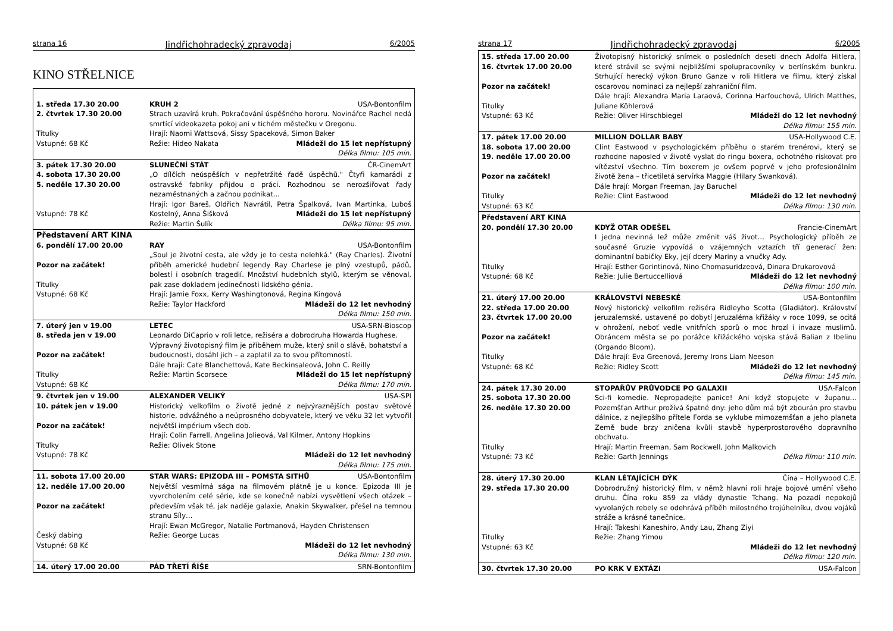strana 16 Jindřichohradecký zpravodaj 6/2005
KINO STŘELNICE
| 1. středa 17.30 20.00 2. čtvrtek 17.30 20.00 Titulky Vstupné: 68 Kč | KRUH 2 USA-Bontonfilm Strach uzavírá kruh. Pokračování úspěšného hororu. Novinářce Rachel nedá smrtící videokazeta pokoj ani v tichém městečku v Oregonu. Hrají: Naomi Wattsová, Sissy Spaceková, Simon Baker Režie: Hideo Nakata Mládeži do 15 let nepřístupný Délka filmu: 105 min. |
| 3. pátek 17.30 20.00 4. sobota 17.30 20.00 5. neděle 17.30 20.00 Vstupné: 78 Kč | SLUNEČNÍ STÁT ČR-CinemArt „O dílčích neúspěších v nepřetržité řadě úspěchů." Čtyři kamarádi z ostravské fabriky přijdou o práci. Rozhodnou se nerozšiřovat řady nezaměstnaných a začnou podnikat… Hrají: Igor Bareš, Oldřich Navrátil, Petra Špalková, Ivan Martinka, Luboš Kostelný, Anna Šišková Mládeži do 15 let nepřístupný Režie: Martin Šulík Délka filmu: 95 min. |
| Představení ART KINA 6. pondělí 17.00 20.00 Pozor na začátek! Titulky Vstupné: 68 Kč | RAY USA-Bontonfilm „Soul je životní cesta, ale vždy je to cesta nelehká." (Ray Charles). Životní příběh americké hudební legendy Ray Charlese je plný vzestupů, pádů, bolestí i osobních tragedií. Množství hudebních stylů, kterým se věnoval, pak zase dokladem jedinečnosti lidského génia. Hrají: Jamie Foxx, Kerry Washingtonová, Regina Kingová Režie: Taylor Hackford Mládeži do 12 let nevhodný Délka filmu: 150 min. |
| 7. úterý jen v 19.00 8. středa jen v 19.00 Pozor na začátek! Titulky Vstupné: 68 Kč | LETEC USA-SRN-Bioscop Leonardo DiCaprio v roli letce, režiséra a dobrodruha Howarda Hughese. Výpravný životopisný film je příběhem muže, který snil o slávě, bohatství a budoucnosti, dosáhl jich – a zaplatil za to svou přítomností. Dále hrají: Cate Blanchettová, Kate Beckinsaleová, John C. Reilly Režie: Martin Scorsece Mládeži do 15 let nepřístupný Délka filmu: 170 min. |
| 9. čtvrtek jen v 19.00 10. pátek jen v 19.00 Pozor na začátek! Titulky Vstupné: 78 Kč | ALEXANDER VELIKÝ USA-SPI Historický velkofilm o životě jedné z nejvýraznějších postav světové historie, odvážného a neúprosného dobyvatele, který ve věku 32 let vytvořil největší impérium všech dob. Hrají: Colin Farrell, Angelina Jolieová, Val Kilmer, Antony Hopkins Režie: Olivek Stone Mládeži do 12 let nevhodný Délka filmu: 175 min. |
| 11. sobota 17.00 20.00 12. neděle 17.00 20.00 Pozor na začátek! Český dabing Vstupné: 68 Kč | STAR WARS: EPIZODA III – POMSTA SITHŮ USA-Bontonfilm Největší vesmírná sága na filmovém plátně je u konce. Epizoda III je vyvrcholením celé série, kde se konečně nabízí vysvětlení všech otázek – především však té, jak naděje galaxie, Anakin Skywalker, přešel na temnou stranu Síly… Hrají: Ewan McGregor, Natalie Portmanová, Hayden Christensen Režie: George Lucas Mládeži do 12 let nevhodný Délka filmu: 130 min. |
| 14. úterý 17.00 20.00 | PÁD TŘETÍ ŘÍŠE SRN-Bontonfilm |
strana 17 Jindřichohradecký zpravodaj 6/2005
| 15. středa 17.00 20.00 16. čtvrtek 17.00 20.00 Pozor na začátek! Titulky Vstupné: 63 Kč | Životopisný historický snímek o posledních deseti dnech Adolfa Hitlera, které strávil se svými nejbližšími spolupracovníky v berlínském bunkru. Strhující herecký výkon Bruno Ganze v roli Hitlera ve filmu, který získal oscarovou nominaci za nejlepší zahraniční film. Dále hrají: Alexandra Maria Laraová, Corinna Harfouchová, Ulrich Matthes, Juliane Köhlerová Režie: Oliver Hirschbiegel Mládeži do 12 let nevhodný Délka filmu: 155 min. |
| 17. pátek 17.00 20.00 18. sobota 17.00 20.00 19. neděle 17.00 20.00 Pozor na začátek! Titulky Vstupné: 63 Kč | MILLION DOLLAR BABY USA-Hollywood C.E. Clint Eastwood v psychologickém příběhu o starém trenérovi, který se rozhodne naposled v životě vyslat do ringu boxera, ochotného riskovat pro vítězství všechno. Tím boxerem je ovšem poprvé v jeho profesionálním životě žena – třicetiletá servírka Maggie (Hilary Swanková). Dále hrají: Morgan Freeman, Jay Baruchel Režie: Clint Eastwood Mládeži do 12 let nevhodný Délka filmu: 130 min. |
| Představení ART KINA 20. pondělí 17.30 20.00 Titulky Vstupné: 68 Kč | KDYŽ OTAR ODEŠEL Francie-CinemArt I jedna nevinná lež může změnit váš život… Psychologický příběh ze současné Gruzie vypovídá o vzájemných vztazích tří generací žen: dominantní babičky Eky, její dcery Mariny a vnučky Ady. Hrají: Esther Gorintinová, Nino Chomasuridzeová, Dinara Drukarovová Režie: Julie Bertuccelliová Mládeži do 12 let nevhodný Délka filmu: 100 min. |
| 21. úterý 17.00 20.00 22. středa 17.00 20.00 23. čtvrtek 17.00 20.00 Pozor na začátek! Titulky Vstupné: 68 Kč | KRÁLOVSTVÍ NEBESKÉ USA-Bontonfilm Nový historický velkofilm režiséra Ridleyho Scotta (Gladiátor). Království jeruzalemské, ustavené po dobytí Jeruzaléma křižáky v roce 1099, se ocitá v ohrožení, neboť vedle vnitřních sporů o moc hrozí i invaze muslimů. Obráncem města se po porážce křižáckého vojska stává Balian z Ibelinu (Orgando Bloom). Dále hrají: Eva Greenová, Jeremy Irons Liam Neeson Režie: Ridley Scott Mládeži do 12 let nevhodný Délka filmu: 145 min. |
| 24. pátek 17.30 20.00 25. sobota 17.30 20.00 26. neděle 17.30 20.00 Titulky Vstupné: 73 Kč | STOPAŘŮV PRŮVODCE PO GALAXII USA-Falcon Sci-fi komedie. Nepropadejte panice! Ani když stopujete v županu… Pozemšťan Arthur prožívá špatné dny: jeho dům má být zbourán pro stavbu dálnice, z nejlepšího přítele Forda se vyklube mimozemšťan a jeho planeta Země bude brzy zničena kvůli stavbě hyperprostorového dopravního obchvatu. Hrají: Martin Freeman, Sam Rockwell, John Malkovich Režie: Garth Jennings Délka filmu: 110 min. |
| 28. úterý 17.30 20.00 29. středa 17.30 20.00 Titulky Vstupné: 63 Kč | KLAN LÉTAJÍCÍCH DÝK Čína – Hollywood C.E. Dobrodružný historický film, v němž hlavní roli hraje bojové umění všeho druhu. Čína roku 859 za vlády dynastie Tchang. Na pozadí nepokojů vyvolaných rebely se odehrává příběh milostného trojúhelníku, dvou vojáků stráže a krásné tanečnice. Hrají: Takeshi Kaneshiro, Andy Lau, Zhang Ziyi Režie: Zhang Yimou Mládeži do 12 let nevhodný Délka filmu: 120 min. |
| 30. čtvrtek 17.30 20.00 | PO KRK V EXTÁZI USA-Falcon |